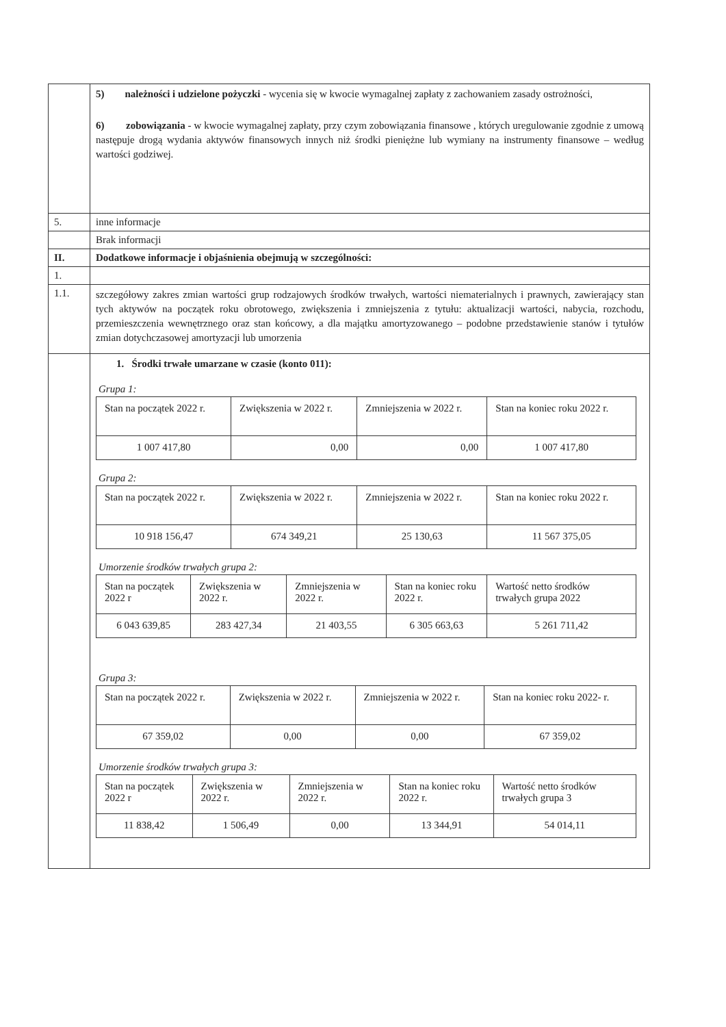| | 5) należności i udzielone pożyczki - wycenia się w kwocie wymagalnej zapłaty z zachowaniem zasady ostrożności, 6) zobowiązania - w kwocie wymagalnej zapłaty, przy czym zobowiązania finansowe , których uregulowanie zgodnie z umową następuje drogą wydania aktywów finansowych innych niż środki pieniężne lub wymiany na instrumenty finansowe – według wartości godziwej. |
| 5. | inne informacje |
| | Brak informacji |
| II. | Dodatkowe informacje i objaśnienia obejmują w szczególności: |
| 1. | |
| 1.1. | szczegółowy zakres zmian wartości grup rodzajowych środków trwałych, wartości niematerialnych i prawnych, zawierający stan tych aktywów na początek roku obrotowego, zwiększenia i zmniejszenia z tytułu: aktualizacji wartości, nabycia, rozchodu, przemieszczenia wewnętrznego oraz stan końcowy, a dla majątku amortyzowanego – podobne przedstawienie stanów i tytułów zmian dotychczasowej amortyzacji lub umorzenia |
| | 1. Środki trwałe umarzane w czasie (konto 011): Grupa 1: / Stan na początek 2022 r. / Zwiększenia w 2022 r. / Zmniejszenia w 2022 r. / Stan na koniec roku 2022 r. / / 1 007 417,80 / 0,00 / 0,00 / 1 007 417,80 / Grupa 2: / Stan na początek 2022 r. / Zwiększenia w 2022 r. / Zmniejszenia w 2022 r. / Stan na koniec roku 2022 r. / / 10 918 156,47 / 674 349,21 / 25 130,63 / 11 567 375,05 / Umorzenie środków trwałych grupa 2: / Stan na początek 2022 r / Zwiększenia w 2022 r. / Zmniejszenia w 2022 r. / Stan na koniec roku 2022 r. / Wartość netto środków trwałych grupa 2022 / / 6 043 639,85 / 283 427,34 / 21 403,55 / 6 305 663,63 / 5 261 711,42 / Grupa 3: / Stan na początek 2022 r. / Zwiększenia w 2022 r. / Zmniejszenia w 2022 r. / Stan na koniec roku 2022- r. / / 67 359,02 / 0,00 / 0,00 / 67 359,02 / Umorzenie środków trwałych grupa 3: / Stan na początek 2022 r / Zwiększenia w 2022 r. / Zmniejszenia w 2022 r. / Stan na koniec roku 2022 r. / Wartość netto środków trwałych grupa 3 / / 11 838,42 / 1 506,49 / 0,00 / 13 344,91 / 54 014,11 / |